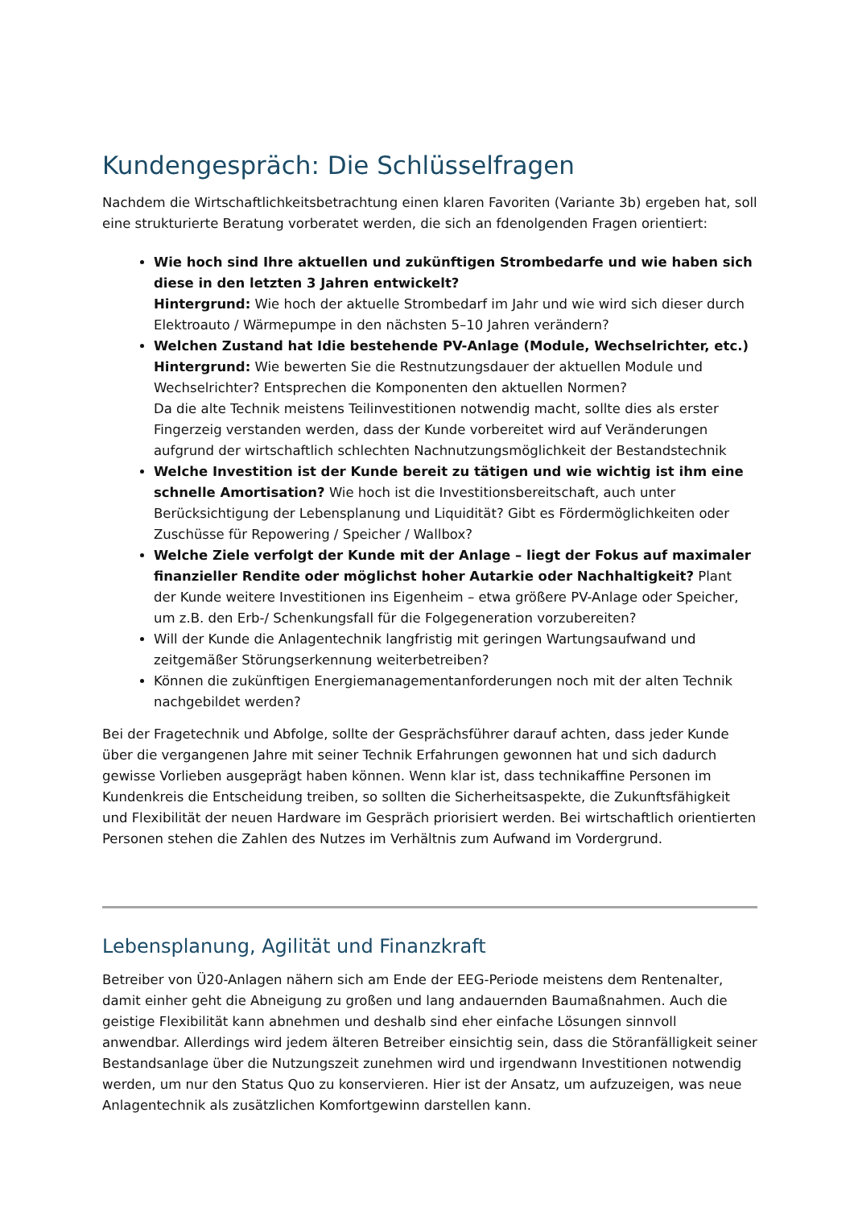Kundengespräch: Die Schlüsselfragen
Nachdem die Wirtschaftlichkeitsbetrachtung einen klaren Favoriten (Variante 3b) ergeben hat, soll eine strukturierte Beratung vorberatet werden, die sich an fdenolgenden Fragen orientiert:
Wie hoch sind Ihre aktuellen und zukünftigen Strombedarfe und wie haben sich diese in den letzten 3 Jahren entwickelt?
Hintergrund: Wie hoch der aktuelle Strombedarf im Jahr und wie wird sich dieser durch Elektroauto / Wärmepumpe in den nächsten 5–10 Jahren verändern?
Welchen Zustand hat Idie bestehende PV-Anlage (Module, Wechselrichter, etc.)
Hintergrund: Wie bewerten Sie die Restnutzungsdauer der aktuellen Module und Wechselrichter? Entsprechen die Komponenten den aktuellen Normen?
Da die alte Technik meistens Teilinvestitionen notwendig macht, sollte dies als erster Fingerzeig verstanden werden, dass der Kunde vorbereitet wird auf Veränderungen aufgrund der wirtschaftlich schlechten Nachnutzungsmöglichkeit der Bestandstechnik
Welche Investition ist der Kunde bereit zu tätigen und wie wichtig ist ihm eine schnelle Amortisation? Wie hoch ist die Investitionsbereitschaft, auch unter Berücksichtigung der Lebensplanung und Liquidität? Gibt es Fördermöglichkeiten oder Zuschüsse für Repowering / Speicher / Wallbox?
Welche Ziele verfolgt der Kunde mit der Anlage – liegt der Fokus auf maximaler finanzieller Rendite oder möglichst hoher Autarkie oder Nachhaltigkeit? Plant der Kunde weitere Investitionen ins Eigenheim – etwa größere PV-Anlage oder Speicher, um z.B. den Erb-/ Schenkungsfall für die Folgegeneration vorzubereiten?
Will der Kunde die Anlagentechnik langfristig mit geringen Wartungsaufwand und zeitgemäßer Störungserkennung weiterbetreiben?
Können die zukünftigen Energiemanagementanforderungen noch mit der alten Technik nachgebildet werden?
Bei der Fragetechnik und Abfolge, sollte der Gesprächsführer darauf achten, dass jeder Kunde über die vergangenen Jahre mit seiner Technik Erfahrungen gewonnen hat und sich dadurch gewisse Vorlieben ausgeprägt haben können. Wenn klar ist, dass technikaffine Personen im Kundenkreis die Entscheidung treiben, so sollten die Sicherheitsaspekte, die Zukunftsfähigkeit und Flexibilität der neuen Hardware im Gespräch priorisiert werden. Bei wirtschaftlich orientierten Personen stehen die Zahlen des Nutzes im Verhältnis zum Aufwand im Vordergrund.
Lebensplanung, Agilität und Finanzkraft
Betreiber von Ü20-Anlagen nähern sich am Ende der EEG-Periode meistens dem Rentenalter, damit einher geht die Abneigung zu großen und lang andauernden Baumaßnahmen. Auch die geistige Flexibilität kann abnehmen und deshalb sind eher einfache Lösungen sinnvoll anwendbar. Allerdings wird jedem älteren Betreiber einsichtig sein, dass die Störanfälligkeit seiner Bestandsanlage über die Nutzungszeit zunehmen wird und irgendwann Investitionen notwendig werden, um nur den Status Quo zu konservieren. Hier ist der Ansatz, um aufzuzeigen, was neue Anlagentechnik als zusätzlichen Komfortgewinn darstellen kann.